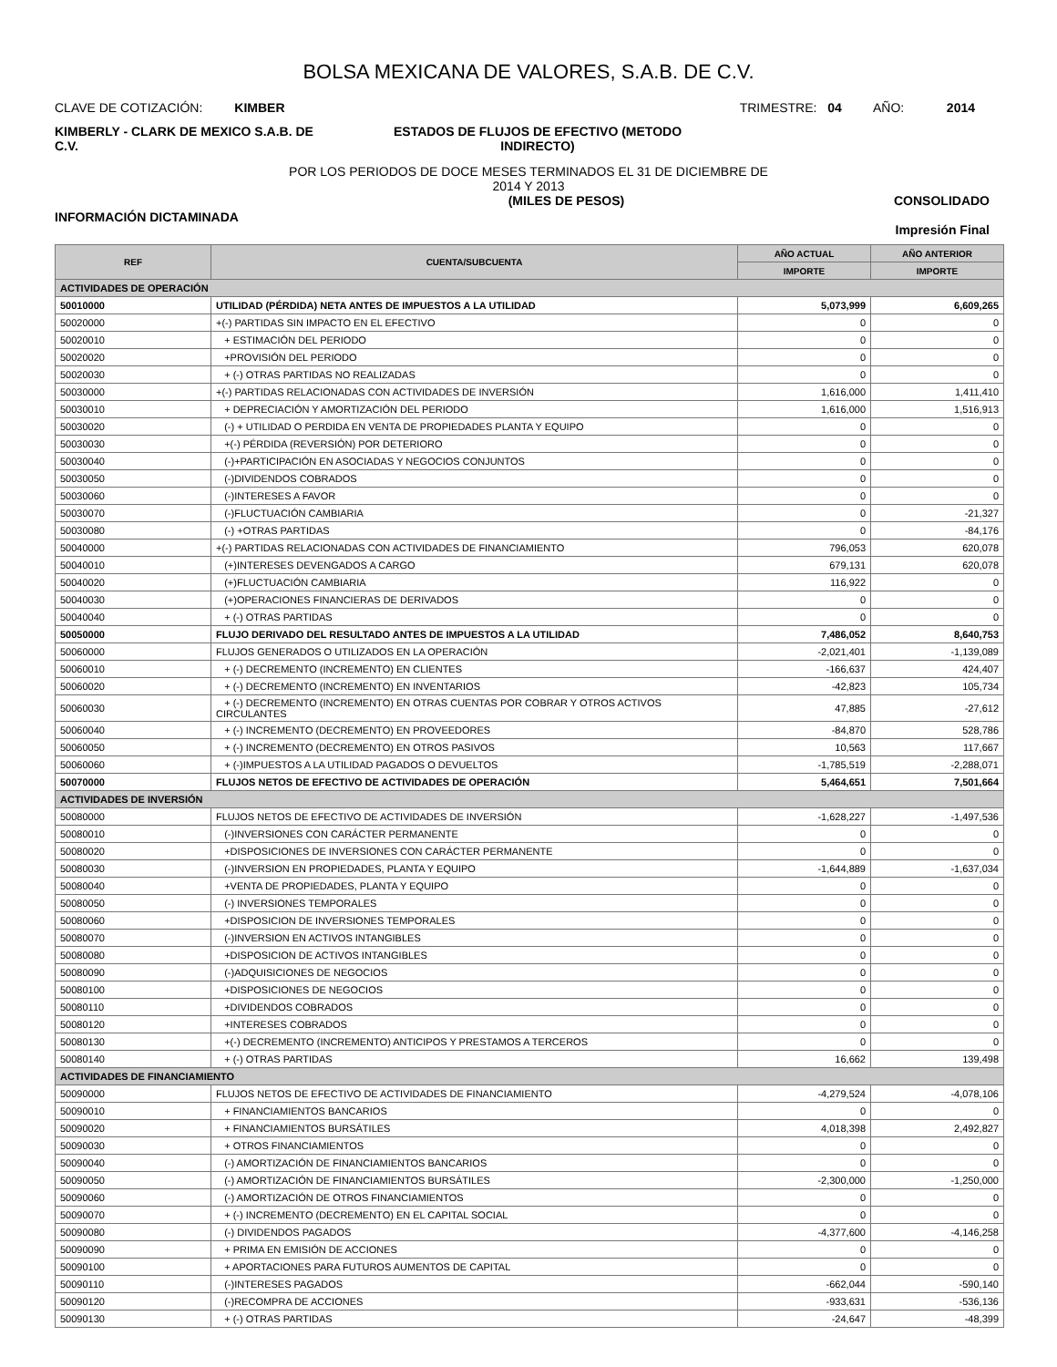BOLSA MEXICANA DE VALORES, S.A.B. DE C.V.
CLAVE DE COTIZACIÓN: KIMBER
TRIMESTRE: 04 AÑO: 2014
KIMBERLY - CLARK DE MEXICO S.A.B. DE C.V.
ESTADOS DE FLUJOS DE EFECTIVO (METODO INDIRECTO)
POR LOS PERIODOS DE DOCE MESES TERMINADOS EL 31 DE DICIEMBRE DE
2014 Y 2013
INFORMACIÓN DICTAMINADA
(MILES DE PESOS) CONSOLIDADO
Impresión Final
| REF | CUENTA/SUBCUENTA | AÑO ACTUAL | AÑO ANTERIOR |
| --- | --- | --- | --- |
| | | IMPORTE | IMPORTE |
| ACTIVIDADES DE OPERACIÓN | | | |
| 50010000 | UTILIDAD (PÉRDIDA) NETA ANTES DE IMPUESTOS A LA UTILIDAD | 5,073,999 | 6,609,265 |
| 50020000 | +(-) PARTIDAS SIN IMPACTO EN EL EFECTIVO | 0 | 0 |
| 50020010 | + ESTIMACIÓN DEL PERIODO | 0 | 0 |
| 50020020 | +PROVISIÓN DEL PERIODO | 0 | 0 |
| 50020030 | + (-) OTRAS PARTIDAS NO REALIZADAS | 0 | 0 |
| 50030000 | +(-) PARTIDAS RELACIONADAS CON ACTIVIDADES DE INVERSIÓN | 1,616,000 | 1,411,410 |
| 50030010 | + DEPRECIACIÓN Y AMORTIZACIÓN DEL PERIODO | 1,616,000 | 1,516,913 |
| 50030020 | (-) + UTILIDAD O PERDIDA EN VENTA DE PROPIEDADES PLANTA Y EQUIPO | 0 | 0 |
| 50030030 | +(-) PÉRDIDA (REVERSIÓN) POR DETERIORO | 0 | 0 |
| 50030040 | (-)+PARTICIPACIÓN EN ASOCIADAS Y NEGOCIOS CONJUNTOS | 0 | 0 |
| 50030050 | (-)DIVIDENDOS COBRADOS | 0 | 0 |
| 50030060 | (-)INTERESES A FAVOR | 0 | 0 |
| 50030070 | (-)FLUCTUACIÓN CAMBIARIA | 0 | -21,327 |
| 50030080 | (-) +OTRAS PARTIDAS | 0 | -84,176 |
| 50040000 | +(-) PARTIDAS RELACIONADAS CON ACTIVIDADES DE FINANCIAMIENTO | 796,053 | 620,078 |
| 50040010 | (+)INTERESES DEVENGADOS A CARGO | 679,131 | 620,078 |
| 50040020 | (+)FLUCTUACIÓN CAMBIARIA | 116,922 | 0 |
| 50040030 | (+)OPERACIONES FINANCIERAS DE DERIVADOS | 0 | 0 |
| 50040040 | + (-) OTRAS PARTIDAS | 0 | 0 |
| 50050000 | FLUJO DERIVADO DEL RESULTADO ANTES DE IMPUESTOS A LA UTILIDAD | 7,486,052 | 8,640,753 |
| 50060000 | FLUJOS GENERADOS O UTILIZADOS EN LA OPERACIÓN | -2,021,401 | -1,139,089 |
| 50060010 | + (-) DECREMENTO (INCREMENTO) EN CLIENTES | -166,637 | 424,407 |
| 50060020 | + (-) DECREMENTO (INCREMENTO) EN INVENTARIOS | -42,823 | 105,734 |
| 50060030 | + (-) DECREMENTO (INCREMENTO) EN OTRAS CUENTAS POR COBRAR Y OTROS ACTIVOS CIRCULANTES | 47,885 | -27,612 |
| 50060040 | + (-) INCREMENTO (DECREMENTO) EN PROVEEDORES | -84,870 | 528,786 |
| 50060050 | + (-) INCREMENTO (DECREMENTO) EN OTROS PASIVOS | 10,563 | 117,667 |
| 50060060 | + (-)IMPUESTOS A LA UTILIDAD PAGADOS O DEVUELTOS | -1,785,519 | -2,288,071 |
| 50070000 | FLUJOS NETOS DE EFECTIVO DE ACTIVIDADES DE OPERACIÓN | 5,464,651 | 7,501,664 |
| ACTIVIDADES DE INVERSIÓN | | | |
| 50080000 | FLUJOS NETOS DE EFECTIVO DE ACTIVIDADES DE INVERSIÓN | -1,628,227 | -1,497,536 |
| 50080010 | (-)INVERSIONES CON CARÁCTER PERMANENTE | 0 | 0 |
| 50080020 | +DISPOSICIONES DE INVERSIONES CON CARÁCTER PERMANENTE | 0 | 0 |
| 50080030 | (-)INVERSION EN PROPIEDADES, PLANTA Y EQUIPO | -1,644,889 | -1,637,034 |
| 50080040 | +VENTA DE PROPIEDADES, PLANTA Y EQUIPO | 0 | 0 |
| 50080050 | (-) INVERSIONES TEMPORALES | 0 | 0 |
| 50080060 | +DISPOSICION DE INVERSIONES TEMPORALES | 0 | 0 |
| 50080070 | (-)INVERSION EN ACTIVOS INTANGIBLES | 0 | 0 |
| 50080080 | +DISPOSICION DE ACTIVOS INTANGIBLES | 0 | 0 |
| 50080090 | (-)ADQUISICIONES DE NEGOCIOS | 0 | 0 |
| 50080100 | +DISPOSICIONES DE NEGOCIOS | 0 | 0 |
| 50080110 | +DIVIDENDOS COBRADOS | 0 | 0 |
| 50080120 | +INTERESES COBRADOS | 0 | 0 |
| 50080130 | +(-) DECREMENTO (INCREMENTO) ANTICIPOS Y PRESTAMOS A TERCEROS | 0 | 0 |
| 50080140 | + (-) OTRAS PARTIDAS | 16,662 | 139,498 |
| ACTIVIDADES DE FINANCIAMIENTO | | | |
| 50090000 | FLUJOS NETOS DE EFECTIVO DE ACTIVIDADES DE FINANCIAMIENTO | -4,279,524 | -4,078,106 |
| 50090010 | + FINANCIAMIENTOS BANCARIOS | 0 | 0 |
| 50090020 | + FINANCIAMIENTOS BURSÁTILES | 4,018,398 | 2,492,827 |
| 50090030 | + OTROS FINANCIAMIENTOS | 0 | 0 |
| 50090040 | (-) AMORTIZACIÓN DE FINANCIAMIENTOS BANCARIOS | 0 | 0 |
| 50090050 | (-) AMORTIZACIÓN DE FINANCIAMIENTOS BURSÁTILES | -2,300,000 | -1,250,000 |
| 50090060 | (-) AMORTIZACIÓN DE OTROS FINANCIAMIENTOS | 0 | 0 |
| 50090070 | + (-) INCREMENTO (DECREMENTO) EN EL CAPITAL SOCIAL | 0 | 0 |
| 50090080 | (-) DIVIDENDOS PAGADOS | -4,377,600 | -4,146,258 |
| 50090090 | + PRIMA EN EMISIÓN DE ACCIONES | 0 | 0 |
| 50090100 | + APORTACIONES PARA FUTUROS AUMENTOS DE CAPITAL | 0 | 0 |
| 50090110 | (-)INTERESES PAGADOS | -662,044 | -590,140 |
| 50090120 | (-)RECOMPRA DE ACCIONES | -933,631 | -536,136 |
| 50090130 | + (-) OTRAS PARTIDAS | -24,647 | -48,399 |